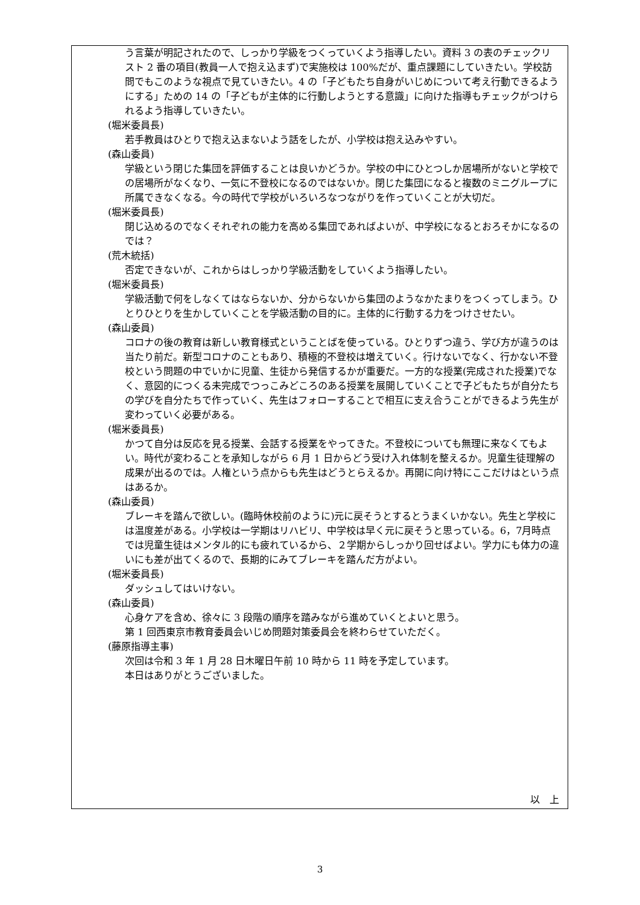う言葉が明記されたので、しっかり学級をつくっていくよう指導したい。資料 3 の表のチェックリスト 2 番の項目(教員一人で抱え込まず)で実施校は 100%だが、重点課題にしていきたい。学校訪問でもこのような視点で見ていきたい。4 の「子どもたち自身がいじめについて考え行動できるようにする」ための 14 の「子どもが主体的に行動しようとする意識」に向けた指導もチェックがつけられるよう指導していきたい。
(堀米委員長)
若手教員はひとりで抱え込まないよう話をしたが、小学校は抱え込みやすい。
(森山委員)
学級という閉じた集団を評価することは良いかどうか。学校の中にひとつしか居場所がないと学校での居場所がなくなり、一気に不登校になるのではないか。閉じた集団になると複数のミニグループに所属できなくなる。今の時代で学校がいろいろなつながりを作っていくことが大切だ。
(堀米委員長)
閉じ込めるのでなくそれぞれの能力を高める集団であればよいが、中学校になるとおろそかになるのでは？
(荒木統括)
否定できないが、これからはしっかり学級活動をしていくよう指導したい。
(堀米委員長)
学級活動で何をしなくてはならないか、分からないから集団のようなかたまりをつくってしまう。ひとりひとりを生かしていくことを学級活動の目的に。主体的に行動する力をつけさせたい。
(森山委員)
コロナの後の教育は新しい教育様式ということばを使っている。ひとりずつ違う、学び方が違うのは当たり前だ。新型コロナのこともあり、積極的不登校は増えていく。行けないでなく、行かない不登校という問題の中でいかに児童、生徒から発信するかが重要だ。一方的な授業(完成された授業)でなく、意図的につくる未完成でつっこみどころのある授業を展開していくことで子どもたちが自分たちの学びを自分たちで作っていく、先生はフォローすることで相互に支え合うことができるよう先生が変わっていく必要がある。
(堀米委員長)
かつて自分は反応を見る授業、会話する授業をやってきた。不登校についても無理に来なくてもよい。時代が変わることを承知しながら 6 月 1 日からどう受け入れ体制を整えるか。児童生徒理解の成果が出るのでは。人権という点からも先生はどうとらえるか。再開に向け特にここだけはという点はあるか。
(森山委員)
ブレーキを踏んで欲しい。(臨時休校前のように)元に戻そうとするとうまくいかない。先生と学校には温度差がある。小学校は一学期はリハビリ、中学校は早く元に戻そうと思っている。6，7月時点では児童生徒はメンタル的にも疲れているから、２学期からしっかり回せばよい。学力にも体力の違いにも差が出てくるので、長期的にみてブレーキを踏んだ方がよい。
(堀米委員長)
ダッシュしてはいけない。
(森山委員)
心身ケアを含め、徐々に 3 段階の順序を踏みながら進めていくとよいと思う。
第 1 回西東京市教育委員会いじめ問題対策委員会を終わらせていただく。
(藤原指導主事)
次回は令和 3 年 1 月 28 日木曜日午前 10 時から 11 時を予定しています。
本日はありがとうございました。
以　上
3